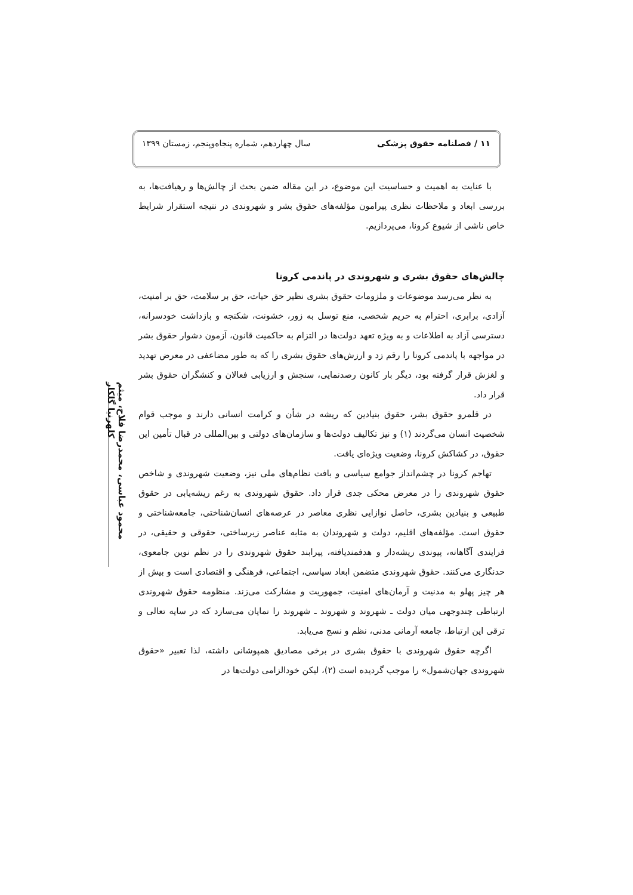۱۱ / فصلنامه حقوق پزشکی سال چهاردهم، شماره پنجاه‌وپنجم، زمستان ۱۳۹۹
محمود عباسی، محمدرضا فلاح، میثم کلهرنیا گلکار
با عنایت به اهمیت و حساسیت این موضوع، در این مقاله ضمن بحث از چالش‌ها و رهیافت‌ها، به بررسی ابعاد و ملاحظات نظری پیرامون مؤلفه‌های حقوق بشر و شهروندی در نتیجه استقرار شرایط خاص ناشی از شیوع کرونا، می‌پردازیم.
چالش‌های حقوق بشری و شهروندی در پاندمی کرونا
به نظر می‌رسد موضوعات و ملزومات حقوق بشری نظیر حق حیات، حق بر سلامت، حق بر امنیت، آزادی، برابری، احترام به حریم شخصی، منع توسل به زور، خشونت، شکنجه و بازداشت خودسرانه، دسترسی آزاد به اطلاعات و به ویژه تعهد دولت‌ها در التزام به حاکمیت قانون، آزمون دشوار حقوق بشر در مواجهه با پاندمی کرونا را رقم زد و ارزش‌های حقوق بشری را که به طور مضاعفی در معرض تهدید و لغزش قرار گرفته بود، دیگر بار کانون رصدنمایی، سنجش و ارزیابی فعالان و کنشگران حقوق بشر قرار داد.
در قلمرو حقوق بشر، حقوق بنیادین که ریشه در شأن و کرامت انسانی دارند و موجب قوام شخصیت انسان می‌گردند (۱) و نیز تکالیف دولت‌ها و سازمان‌های دولتی و بین‌المللی در قبال تأمین این حقوق، در کشاکش کرونا، وضعیت ویژه‌ای یافت.
تهاجم کرونا در چشم‌انداز جوامع سیاسی و بافت نظام‌های ملی نیز، وضعیت شهروندی و شاخص حقوق شهروندی را در معرض محکی جدی قرار داد. حقوق شهروندی به رغم ریشه‌یابی در حقوق طبیعی و بنیادین بشری، حاصل نوازایی نظری معاصر در عرصه‌های انسان‌شناختی، جامعه‌شناختی و حقوق است. مؤلفه‌های اقلیم، دولت و شهروندان به مثابه عناصر زیرساختی، حقوقی و حقیقی، در فرایندی آگاهانه، پیوندی ریشه‌دار و هدفمندیافته، پیرابند حقوق شهروندی را در نظم نوین جامعوی، حدنگاری می‌کنند. حقوق شهروندی متضمن ابعاد سیاسی، اجتماعی، فرهنگی و اقتصادی است و بیش از هر چیز پهلو به مدنیت و آرمان‌های امنیت، جمهوریت و مشارکت می‌زند. منظومه حقوق شهروندی ارتباطی چندوجهی میان دولت ـ شهروند و شهروند ـ شهروند را نمایان می‌سازد که در سایه تعالی و ترقی این ارتباط، جامعه آرمانی مدنی، نظم و نسج می‌یابد.
اگرچه حقوق شهروندی با حقوق بشری در برخی مصادیق همپوشانی داشته، لذا تعبیر «حقوق شهروندی جهان‌شمول» را موجب گردیده است (۲)، لیکن خودالزامی دولت‌ها در